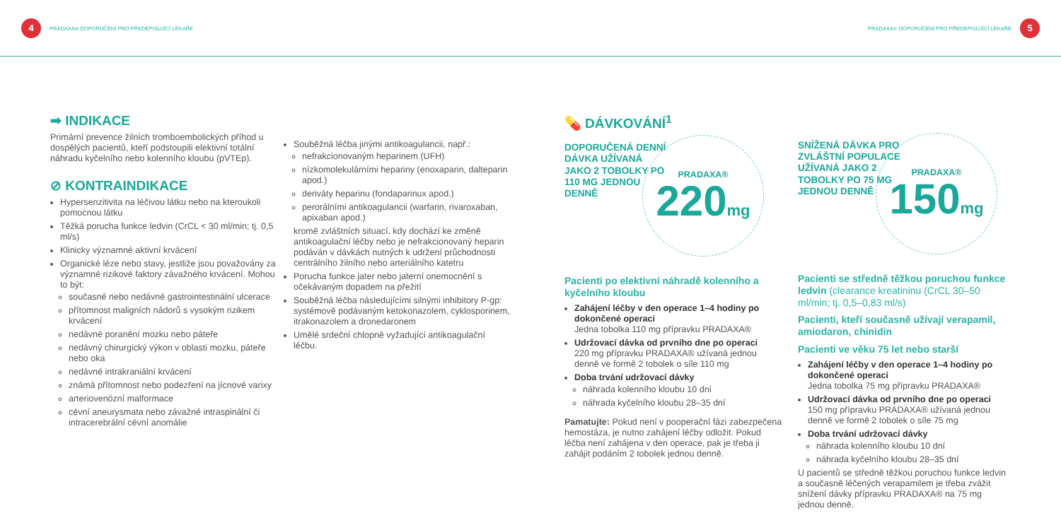4
PRADAXA® DOPORUČENÍ PRO PŘEDEPISUJÍCÍ LÉKAŘE
PRADAXA® DOPORUČENÍ PRO PŘEDEPISUJÍCÍ LÉKAŘE
5
➡ INDIKACE
Primární prevence žilních tromboembolických příhod u dospělých pacientů, kteří podstoupili elektivní totální náhradu kyčelního nebo kolenního kloubu (pVTEp).
⊘ KONTRAINDIKACE
Hypersenzitivita na léčivou látku nebo na kteroukoli pomocnou látku
Těžká porucha funkce ledvin (CrCL < 30 ml/min; tj. 0,5 ml/s)
Klinicky významné aktivní krvácení
Organické léze nebo stavy, jestliže jsou považovány za významné rizikové faktory závažného krvácení. Mohou to být:
současné nebo nedávné gastrointestinální ulcerace
přítomnost maligních nádorů s vysokým rizikem krvácení
nedávné poranění mozku nebo páteře
nedávný chirurgický výkon v oblasti mozku, páteře nebo oka
nedávné intrakraniální krvácení
známá přítomnost nebo podezření na jícnové varixy
arteriovenózní malformace
cévní aneurysmata nebo závažné intraspinální či intracerebrální cévní anomálie
Souběžná léčba jinými antikoagulancii, např.:
nefrakcionovaným heparinem (UFH)
nízkomolekulárními hepariny (enoxaparin, dalteparin apod.)
deriváty heparinu (fondaparinux apod.)
perorálními antikoagulancii (warfarin, rivaroxaban, apixaban apod.)
kromě zvláštních situací, kdy dochází ke změně antikoagulační léčby nebo je nefrakcionovaný heparin podáván v dávkách nutných k udržení průchodnosti centrálního žilního nebo arteriálního katetru
Porucha funkce jater nebo jaterní onemocnění s očekávaným dopadem na přežití
Souběžná léčba následujícími silnými inhibitory P-gp: systémově podávaným ketokonazolem, cyklosporinem, itrakonazolem a dronedaronem
Umělé srdeční chlopně vyžadující antikoagulační léčbu.
💊 DÁVKOVÁNÍ<sup>1</sup>
DOPORUČENÁ DENNÍ DÁVKA UŽÍVANÁ JAKO 2 TOBOLKY PO 110 MG JEDNOU DENNĚ
PRADAXA®
220mg
Pacienti po elektivní náhradě kolenního a kyčelního kloubu
Zahájení léčby v den operace 1–4 hodiny po dokončené operaci
Jedna tobolka 110 mg přípravku PRADAXA®
Udržovací dávka od prvního dne po operaci
220 mg přípravku PRADAXA® užívaná jednou denně ve formě 2 tobolek o síle 110 mg
Doba trvání udržovací dávky
náhrada kolenního kloubu 10 dní
náhrada kyčelního kloubu 28–35 dní
Pamatujte: Pokud není v pooperační fázi zabezpečena hemostáza, je nutno zahájení léčby odložit. Pokud léčba není zahájena v den operace, pak je třeba ji zahájit podáním 2 tobolek jednou denně.
SNÍŽENÁ DÁVKA PRO ZVLÁŠTNÍ POPULACE UŽÍVANÁ JAKO 2 TOBOLKY PO 75 MG JEDNOU DENNĚ
PRADAXA®
150mg
Pacienti se středně těžkou poruchou funkce ledvin (clearance kreatininu (CrCL 30–50 ml/min; tj. 0,5–0,83 ml/s)
Pacienti, kteří současně užívají verapamil, amiodaron, chinidin
Pacienti ve věku 75 let nebo starší
Zahájení léčby v den operace 1–4 hodiny po dokončené operaci
Jedna tobolka 75 mg přípravku PRADAXA®
Udržovací dávka od prvního dne po operaci
150 mg přípravku PRADAXA® užívaná jednou denně ve formě 2 tobolek o síle 75 mg
Doba trvání udržovací dávky
náhrada kolenního kloubu 10 dní
náhrada kyčelního kloubu 28–35 dní
U pacientů se středně těžkou poruchou funkce ledvin a současně léčených verapamilem je třeba zvážit snížení dávky přípravku PRADAXA® na 75 mg jednou denně.